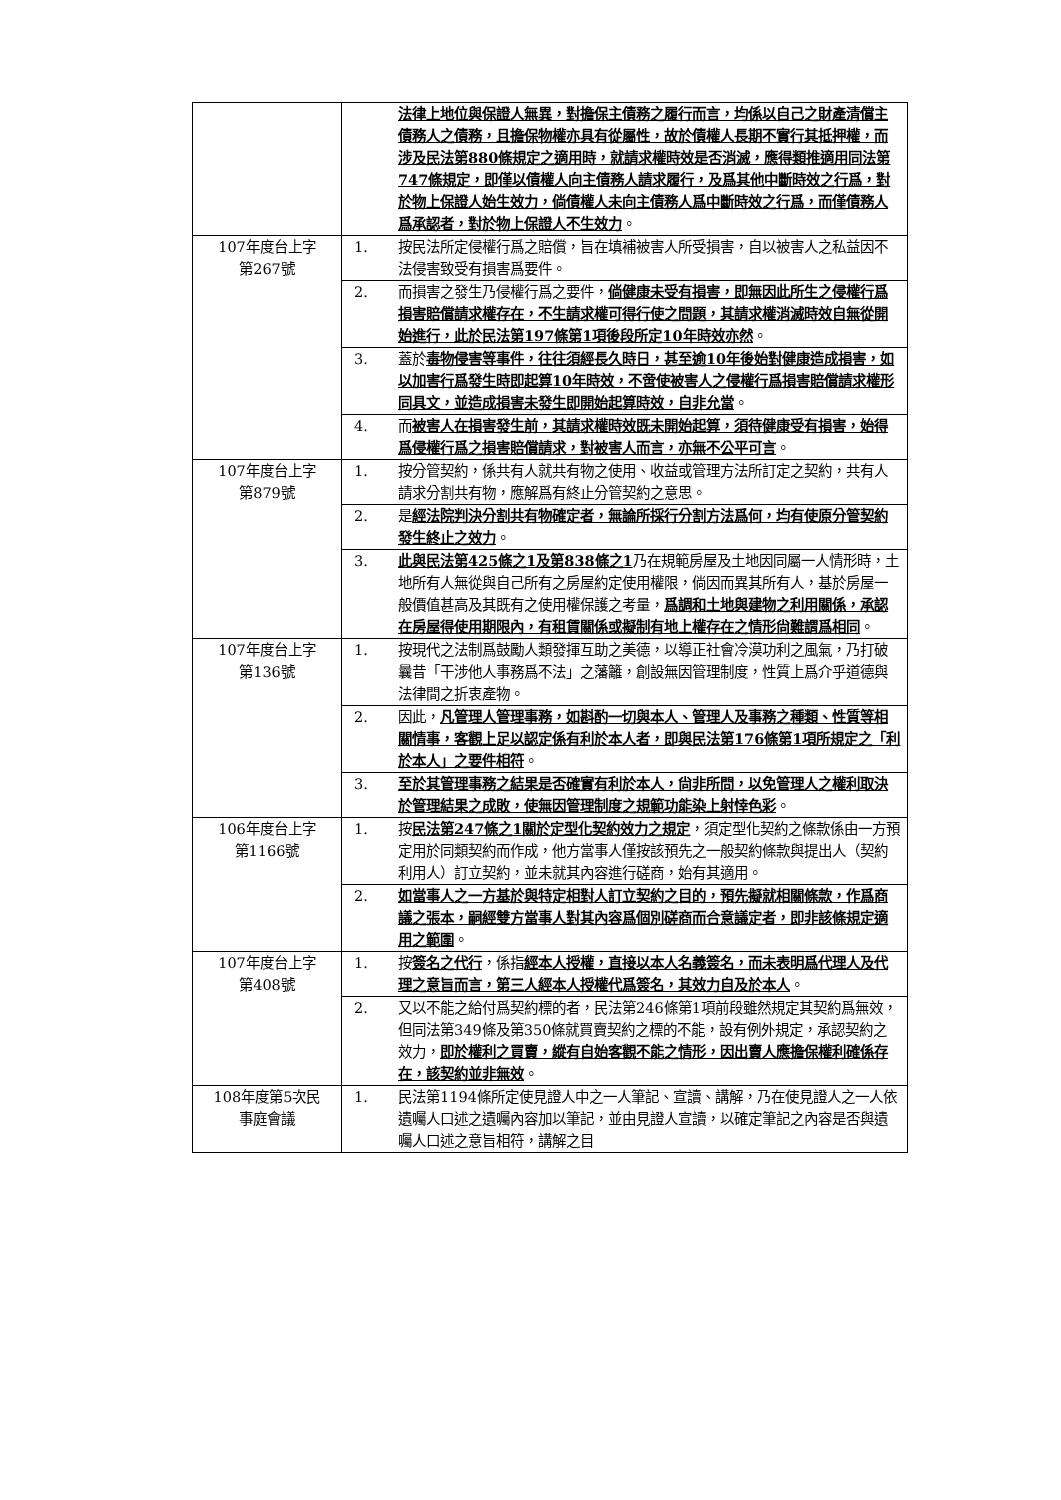| | | 法律上地位與保證人無異，對擔保主債務之履行而言，均係以自己之財產清償主債務人之債務，且擔保物權亦具有從屬性，故於債權人長期不實行其抵押權，而涉及民法第880條規定之適用時，就請求權時效是否消滅，應得類推適用同法第747條規定，即僅以債權人向主債務人請求履行，及爲其他中斷時效之行爲，對於物上保證人始生效力，倘債權人未向主債務人爲中斷時效之行爲，而僅債務人爲承認者，對於物上保證人不生效力 。 |
| 107年度台上字 第267號 | 1. | 按民法所定侵權行爲之賠償，旨在填補被害人所受損害，自以被害人之私益因不法侵害致受有損害爲要件。 |
| | 2. | 而損害之發生乃侵權行爲之要件， 倘健康未受有損害，即無因此所生之侵權行爲損害賠償請求權存在，不生請求權可得行使之問題，其請求權消滅時效自無從開始進行，此於民法第197條第1項後段所定10年時效亦然 。 |
| | 3. | 蓋於 毒物侵害等事件，往往須經長久時日，甚至逾10年後始對健康造成損害，如以加害行爲發生時即起算10年時效，不啻使被害人之侵權行爲損害賠償請求權形同具文，並造成損害未發生即開始起算時效，自非允當 。 |
| | 4. | 而 被害人在損害發生前，其請求權時效既未開始起算，須待健康受有損害，始得爲侵權行爲之損害賠償請求，對被害人而言，亦無不公平可言 。 |
| 107年度台上字 第879號 | 1. | 按分管契約，係共有人就共有物之使用、收益或管理方法所訂定之契約，共有人請求分割共有物，應解爲有終止分管契約之意思。 |
| | 2. | 是 經法院判決分割共有物確定者，無論所採行分割方法爲何，均有使原分管契約發生終止之效力 。 |
| | 3. | 此與民法第425條之1及第838條之1 乃在規範房屋及土地因同屬一人情形時，土地所有人無從與自己所有之房屋約定使用權限，倘因而異其所有人，基於房屋一般價值甚高及其既有之使用權保護之考量， 爲調和土地與建物之利用關係，承認在房屋得使用期限內，有租賃關係或擬制有地上權存在之情形尙難謂爲相同 。 |
| 107年度台上字 第136號 | 1. | 按現代之法制爲鼓勵人類發揮互助之美德，以導正社會冷漠功利之風氣，乃打破曩昔「干涉他人事務爲不法」之藩籬，創設無因管理制度，性質上爲介乎道德與法律間之折衷產物。 |
| | 2. | 因此， 凡管理人管理事務，如斟酌一切與本人、管理人及事務之種類、性質等相關情事，客觀上足以認定係有利於本人者，即與民法第176條第1項所規定之「利於本人」之要件相符 。 |
| | 3. | 至於其管理事務之結果是否確實有利於本人，尙非所問，以免管理人之權利取決於管理結果之成敗，使無因管理制度之規範功能染上射悻色彩 。 |
| 106年度台上字 第1166號 | 1. | 按 民法第247條之1關於定型化契約效力之規定 ，須定型化契約之條款係由一方預定用於同類契約而作成，他方當事人僅按該預先之一般契約條款與提出人（契約利用人）訂立契約，並未就其內容進行磋商，始有其適用。 |
| | 2. | 如當事人之一方基於與特定相對人訂立契約之目的，預先擬就相關條款，作爲商議之張本，嗣經雙方當事人對其內容爲個別磋商而合意議定者，即非該條規定適用之範圍 。 |
| 107年度台上字 第408號 | 1. | 按 簽名之代行 ，係指 經本人授權，直接以本人名義簽名，而未表明爲代理人及代理之意旨而言，第三人經本人授權代爲簽名，其效力自及於本人 。 |
| | 2. | 又以不能之給付爲契約標的者，民法第246條第1項前段雖然規定其契約爲無效，但同法第349條及第350條就買賣契約之標的不能，設有例外規定，承認契約之效力， 即於權利之買賣，縱有自始客觀不能之情形，因出賣人應擔保權利確係存在，該契約並非無效 。 |
| 108年度第5次民 事庭會議 | 1. | 民法第1194條所定使見證人中之一人筆記、宣讀、講解，乃在使見證人之一人依遺囑人口述之遺囑內容加以筆記，並由見證人宣讀，以確定筆記之內容是否與遺囑人口述之意旨相符，講解之目 |